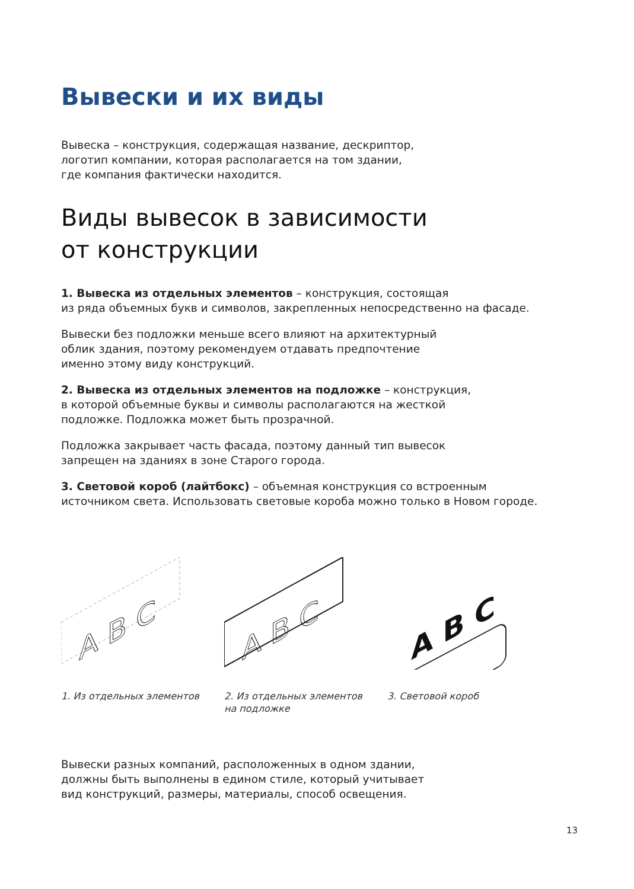Вывески и их виды
Вывеска – конструкция, содержащая название, дескриптор,
логотип компании, которая располагается на том здании,
где компания фактически находится.
Виды вывесок в зависимости
от конструкции
1. Вывеска из отдельных элементов – конструкция, состоящая
из ряда объемных букв и символов, закрепленных непосредственно на фасаде.
Вывески без подложки меньше всего влияют на архитектурный
облик здания, поэтому рекомендуем отдавать предпочтение
именно этому виду конструкций.
2. Вывеска из отдельных элементов на подложке – конструкция,
в которой объемные буквы и символы располагаются на жесткой
подложке. Подложка может быть прозрачной.
Подложка закрывает часть фасада, поэтому данный тип вывесок
запрещен на зданиях в зоне Старого города.
3. Световой короб (лайтбокс) – объемная конструкция со встроенным
источником света. Использовать световые короба можно только в Новом городе.
A B C
1. Из отдельных элементов
A B C
2. Из отдельных элементов
на подложке
A B C
3. Световой короб
Вывески разных компаний, расположенных в одном здании,
должны быть выполнены в едином стиле, который учитывает
вид конструкций, размеры, материалы, способ освещения.
13